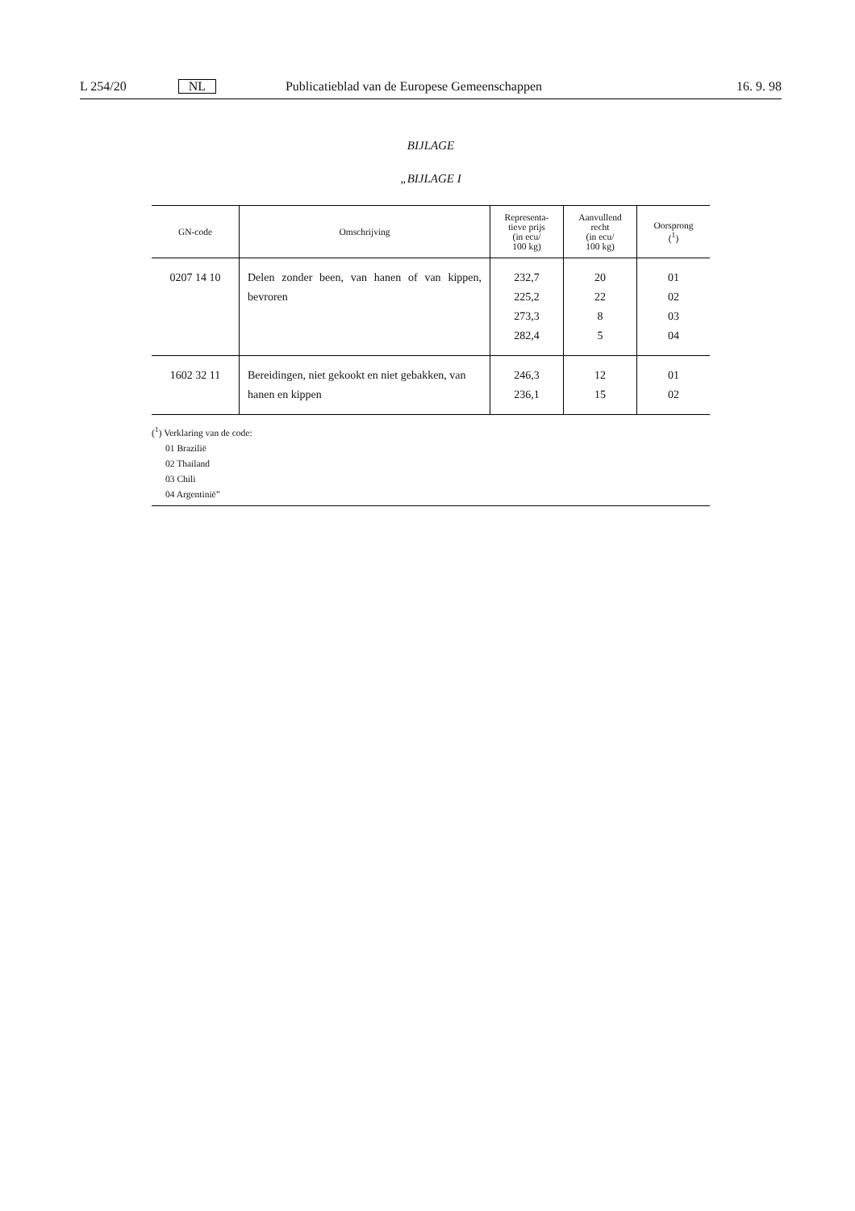L 254/20 NL Publicatieblad van de Europese Gemeenschappen 16. 9. 98
BIJLAGE
„BIJLAGE I
| GN-code | Omschrijving | Representa- tieve prijs (in ecu/ 100 kg) | Aanvullend recht (in ecu/ 100 kg) | Oorsprong (<sup>1</sup>) |
| --- | --- | --- | --- | --- |
| 0207 14 10 | Delen zonder been, van hanen of van kippen, bevroren | 232,7 225,2 273,3 282,4 | 20 22 8 5 | 01 02 03 04 |
| 1602 32 11 | Bereidingen, niet gekookt en niet gebakken, van hanen en kippen | 246,3 236,1 | 12 15 | 01 02 |
(<sup>1</sup>) Verklaring van de code:
01 Brazilië
02 Thailand
03 Chili
04 Argentinië”